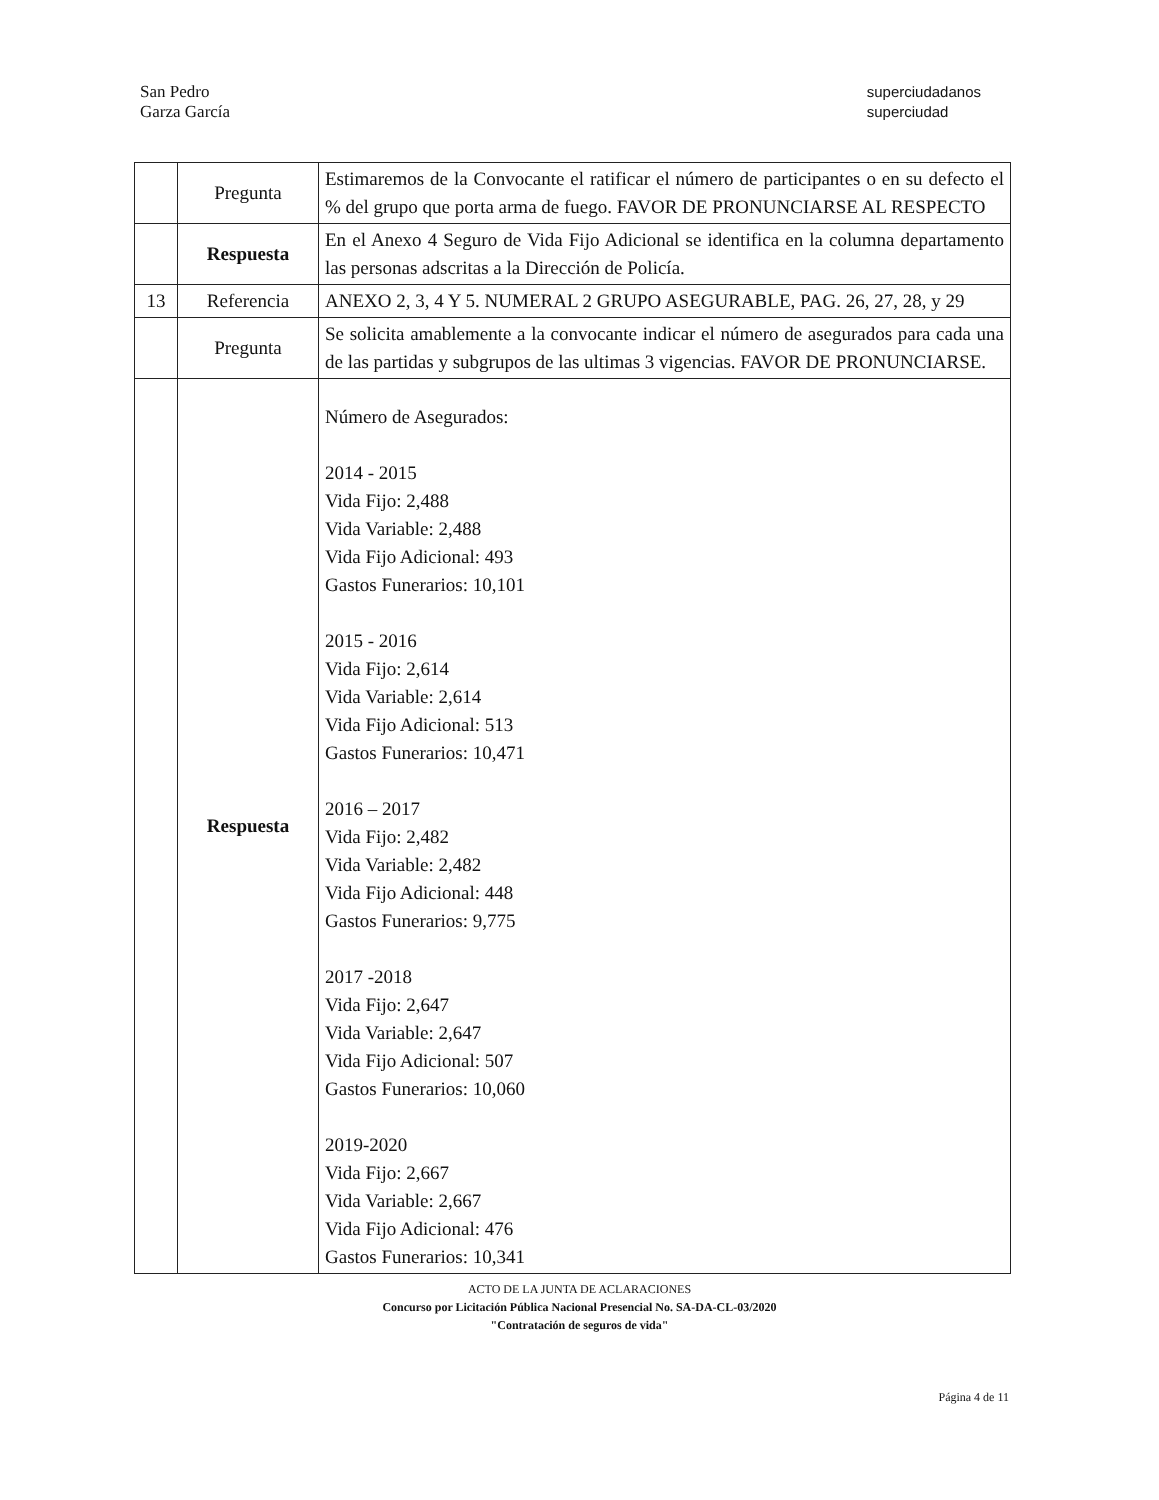San Pedro
Garza García
superciudadanos
superciudad
| | Pregunta | Estimaremos de la Convocante el ratificar el número de participantes o en su defecto el % del grupo que porta arma de fuego. FAVOR DE PRONUNCIARSE AL RESPECTO |
| | Respuesta | En el Anexo 4 Seguro de Vida Fijo Adicional se identifica en la columna departamento las personas adscritas a la Dirección de Policía. |
| 13 | Referencia | ANEXO 2, 3, 4 Y 5. NUMERAL 2 GRUPO ASEGURABLE, PAG. 26, 27, 28, y 29 |
| | Pregunta | Se solicita amablemente a la convocante indicar el número de asegurados para cada una de las partidas y subgrupos de las ultimas 3 vigencias. FAVOR DE PRONUNCIARSE. |
| | Respuesta | Número de Asegurados: 2014 - 2015 Vida Fijo: 2,488 Vida Variable: 2,488 Vida Fijo Adicional: 493 Gastos Funerarios: 10,101 2015 - 2016 Vida Fijo: 2,614 Vida Variable: 2,614 Vida Fijo Adicional: 513 Gastos Funerarios: 10,471 2016 – 2017 Vida Fijo: 2,482 Vida Variable: 2,482 Vida Fijo Adicional: 448 Gastos Funerarios: 9,775 2017 -2018 Vida Fijo: 2,647 Vida Variable: 2,647 Vida Fijo Adicional: 507 Gastos Funerarios: 10,060 2019-2020 Vida Fijo: 2,667 Vida Variable: 2,667 Vida Fijo Adicional: 476 Gastos Funerarios: 10,341 |
ACTO DE LA JUNTA DE ACLARACIONES
Concurso por Licitación Pública Nacional Presencial No. SA-DA-CL-03/2020
"Contratación de seguros de vida"
Página 4 de 11